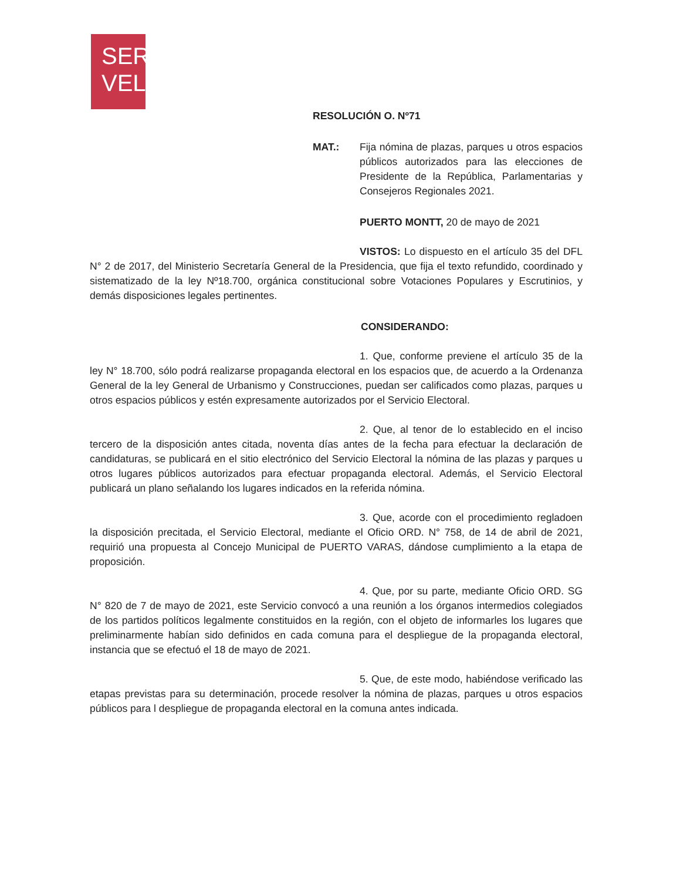SER
VEL
RESOLUCIÓN O. Nº71
MAT.: Fija nómina de plazas, parques u otros espacios públicos autorizados para las elecciones de Presidente de la República, Parlamentarias y Consejeros Regionales 2021.
PUERTO MONTT, 20 de mayo de 2021
VISTOS: Lo dispuesto en el artículo 35 del DFL N° 2 de 2017, del Ministerio Secretaría General de la Presidencia, que fija el texto refundido, coordinado y sistematizado de la ley Nº18.700, orgánica constitucional sobre Votaciones Populares y Escrutinios, y demás disposiciones legales pertinentes.
CONSIDERANDO:
1. Que, conforme previene el artículo 35 de la ley N° 18.700, sólo podrá realizarse propaganda electoral en los espacios que, de acuerdo a la Ordenanza General de la ley General de Urbanismo y Construcciones, puedan ser calificados como plazas, parques u otros espacios públicos y estén expresamente autorizados por el Servicio Electoral.
2. Que, al tenor de lo establecido en el inciso tercero de la disposición antes citada, noventa días antes de la fecha para efectuar la declaración de candidaturas, se publicará en el sitio electrónico del Servicio Electoral la nómina de las plazas y parques u otros lugares públicos autorizados para efectuar propaganda electoral. Además, el Servicio Electoral publicará un plano señalando los lugares indicados en la referida nómina.
3. Que, acorde con el procedimiento regladoen la disposición precitada, el Servicio Electoral, mediante el Oficio ORD. N° 758, de 14 de abril de 2021, requirió una propuesta al Concejo Municipal de PUERTO VARAS, dándose cumplimiento a la etapa de proposición.
4. Que, por su parte, mediante Oficio ORD. SG N° 820 de 7 de mayo de 2021, este Servicio convocó a una reunión a los órganos intermedios colegiados de los partidos políticos legalmente constituidos en la región, con el objeto de informarles los lugares que preliminarmente habían sido definidos en cada comuna para el despliegue de la propaganda electoral, instancia que se efectuó el 18 de mayo de 2021.
5. Que, de este modo, habiéndose verificado las etapas previstas para su determinación, procede resolver la nómina de plazas, parques u otros espacios públicos para l despliegue de propaganda electoral en la comuna antes indicada.